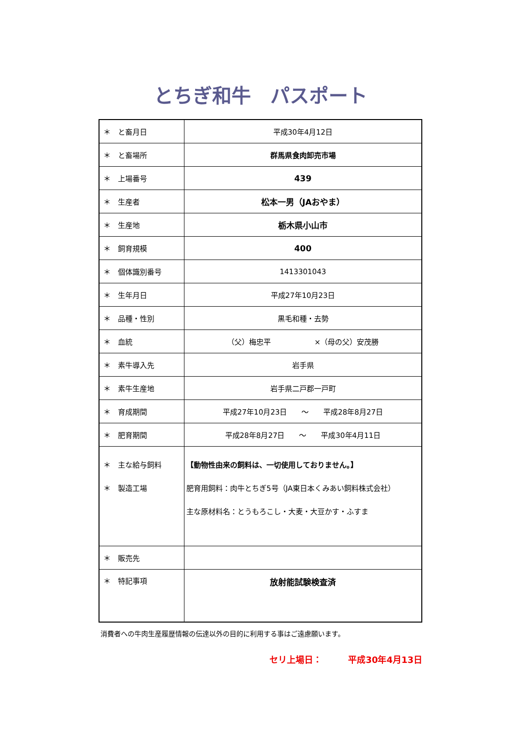とちぎ和牛　パスポート
| ＊ と畜月日 | 平成30年4月12日 |
| ＊ と畜場所 | 群馬県食肉卸売市場 |
| ＊ 上場番号 | 439 |
| ＊ 生産者 | 松本一男（JAおやま） |
| ＊ 生産地 | 栃木県小山市 |
| ＊ 飼育規模 | 400 |
| ＊ 個体識別番号 | 1413301043 |
| ＊ 生年月日 | 平成27年10月23日 |
| ＊ 品種・性別 | 黒毛和種・去勢 |
| ＊ 血統 | （父）梅忠平 ×（母の父）安茂勝 |
| ＊ 素牛導入先 | 岩手県 |
| ＊ 素牛生産地 | 岩手県二戸郡一戸町 |
| ＊ 育成期間 | 平成27年10月23日 ～ 平成28年8月27日 |
| ＊ 肥育期間 | 平成28年8月27日 ～ 平成30年4月11日 |
| ＊ 主な給与飼料 ＊ 製造工場 | 【動物性由来の飼料は、一切使用しておりません。】 肥育用飼料：肉牛とちぎ5号（JA東日本くみあい飼料株式会社） 主な原材料名：とうもろこし・大麦・大豆かす・ふすま |
| ＊ 販売先 | |
| ＊ 特記事項 | 放射能試験検査済 |
消費者への牛肉生産履歴情報の伝達以外の目的に利用する事はご遠慮願います。
セリ上場日：　　　平成30年4月13日